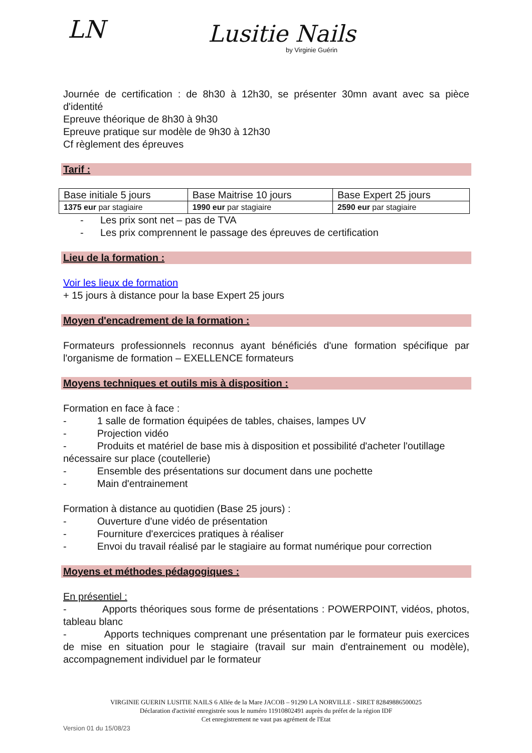LN Lusitie Nails
by Virginie Guérin
Journée de certification : de 8h30 à 12h30, se présenter 30mn avant avec sa pièce d'identité
Epreuve théorique de 8h30 à 9h30
Epreuve pratique sur modèle de 9h30 à 12h30
Cf règlement des épreuves
Tarif :
| Base initiale 5 jours | Base Maitrise 10 jours | Base Expert 25 jours |
| 1375 eur par stagiaire | 1990 eur par stagiaire | 2590 eur par stagiaire |
- Les prix sont net – pas de TVA
- Les prix comprennent le passage des épreuves de certification
Lieu de la formation :
Voir les lieux de formation
+ 15 jours à distance pour la base Expert 25 jours
Moyen d'encadrement de la formation :
Formateurs professionnels reconnus ayant bénéficiés d'une formation spécifique par l'organisme de formation – EXELLENCE formateurs
Moyens techniques et outils mis à disposition :
Formation en face à face :
- 1 salle de formation équipées de tables, chaises, lampes UV
- Projection vidéo
- Produits et matériel de base mis à disposition et possibilité d'acheter l'outillage nécessaire sur place (coutellerie)
- Ensemble des présentations sur document dans une pochette
- Main d'entrainement
Formation à distance au quotidien (Base 25 jours) :
- Ouverture d'une vidéo de présentation
- Fourniture d'exercices pratiques à réaliser
- Envoi du travail réalisé par le stagiaire au format numérique pour correction
Moyens et méthodes pédagogiques :
En présentiel :
- Apports théoriques sous forme de présentations : POWERPOINT, vidéos, photos, tableau blanc
- Apports techniques comprenant une présentation par le formateur puis exercices de mise en situation pour le stagiaire (travail sur main d'entrainement ou modèle), accompagnement individuel par le formateur
VIRGINIE GUERIN LUSITIE NAILS 6 Allée de la Mare JACOB – 91290 LA NORVILLE - SIRET 82849886500025
Déclaration d'activité enregistrée sous le numéro 11910802491 auprès du préfet de la région IDF
Cet enregistrement ne vaut pas agrément de l'Etat
Version 01 du 15/08/23